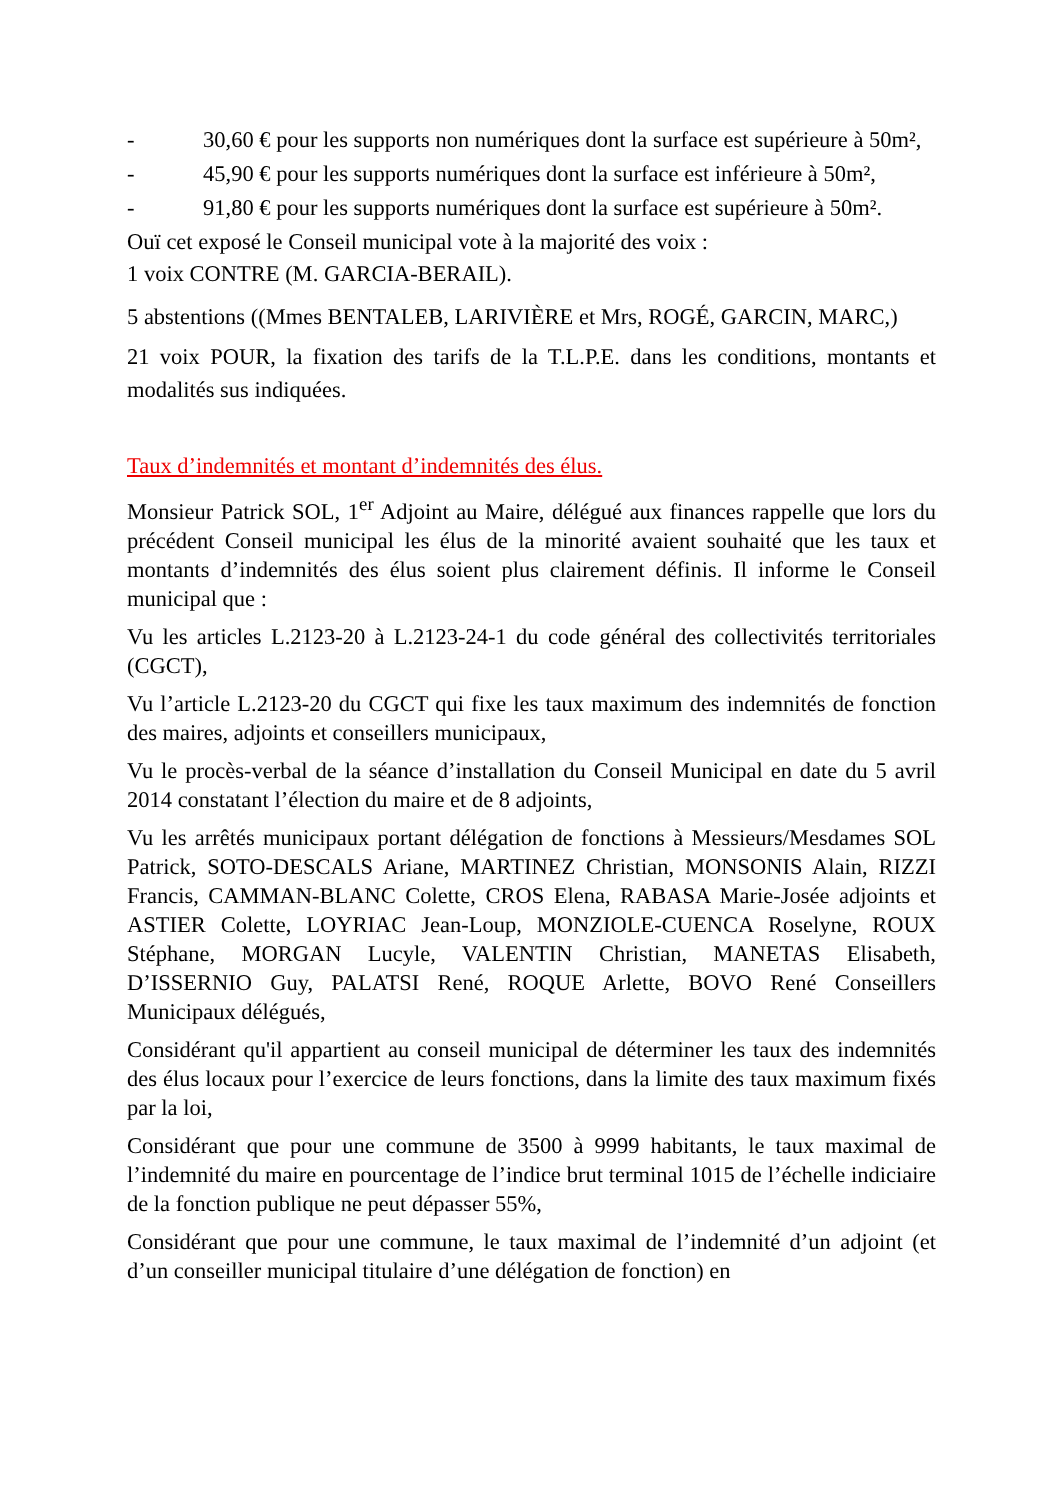- 30,60 € pour les supports non numériques dont la surface est supérieure à 50m²,
- 45,90 € pour les supports numériques dont la surface est inférieure à 50m²,
- 91,80 € pour les supports numériques dont la surface est supérieure à 50m².
Ouï cet exposé le Conseil municipal vote à la majorité des voix :
1 voix CONTRE (M. GARCIA-BERAIL).
5 abstentions ((Mmes BENTALEB, LARIVIÈRE et Mrs, ROGÉ, GARCIN, MARC,)
21 voix POUR, la fixation des tarifs de la T.L.P.E. dans les conditions, montants et modalités sus indiquées.
Taux d’indemnités et montant d’indemnités des élus.
Monsieur Patrick SOL, 1<sup>er</sup> Adjoint au Maire, délégué aux finances rappelle que lors du précédent Conseil municipal les élus de la minorité avaient souhaité que les taux et montants d’indemnités des élus soient plus clairement définis. Il informe le Conseil municipal que :
Vu les articles L.2123-20 à L.2123-24-1 du code général des collectivités territoriales (CGCT),
Vu l’article L.2123-20 du CGCT qui fixe les taux maximum des indemnités de fonction des maires, adjoints et conseillers municipaux,
Vu le procès-verbal de la séance d’installation du Conseil Municipal en date du 5 avril 2014 constatant l’élection du maire et de 8 adjoints,
Vu les arrêtés municipaux portant délégation de fonctions à Messieurs/Mesdames SOL Patrick, SOTO-DESCALS Ariane, MARTINEZ Christian, MONSONIS Alain, RIZZI Francis, CAMMAN-BLANC Colette, CROS Elena, RABASA Marie-Josée adjoints et ASTIER Colette, LOYRIAC Jean-Loup, MONZIOLE-CUENCA Roselyne, ROUX Stéphane, MORGAN Lucyle, VALENTIN Christian, MANETAS Elisabeth, D’ISSERNIO Guy, PALATSI René, ROQUE Arlette, BOVO René Conseillers Municipaux délégués,
Considérant qu'il appartient au conseil municipal de déterminer les taux des indemnités des élus locaux pour l’exercice de leurs fonctions, dans la limite des taux maximum fixés par la loi,
Considérant que pour une commune de 3500 à 9999 habitants, le taux maximal de l’indemnité du maire en pourcentage de l’indice brut terminal 1015 de l’échelle indiciaire de la fonction publique ne peut dépasser 55%,
Considérant que pour une commune, le taux maximal de l’indemnité d’un adjoint (et d’un conseiller municipal titulaire d’une délégation de fonction) en